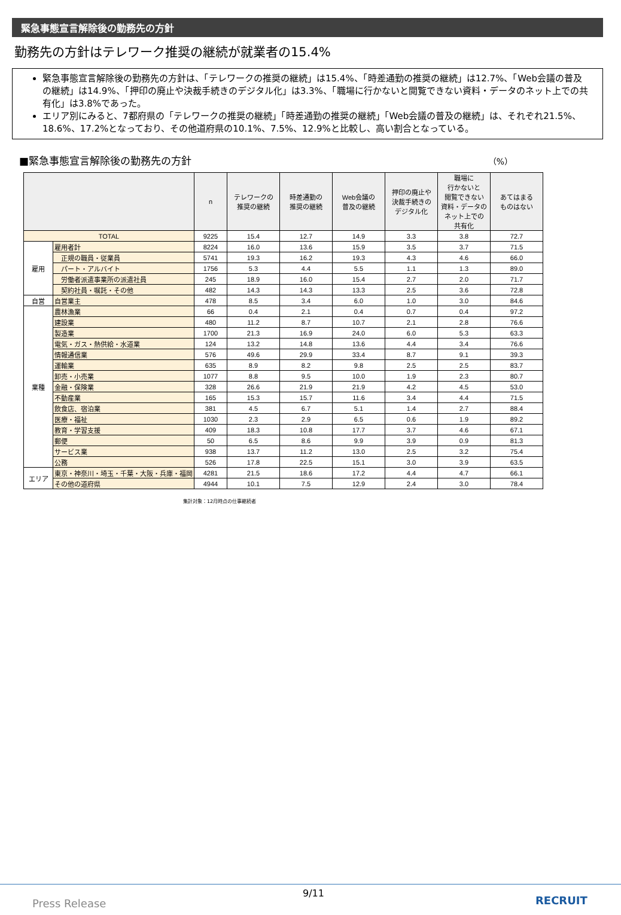緊急事態宣言解除後の勤務先の方針
勤務先の方針はテレワーク推奨の継続が就業者の15.4%
緊急事態宣言解除後の勤務先の方針は、「テレワークの推奨の継続」は15.4%、「時差通勤の推奨の継続」は12.7%、「Web会議の普及の継続」は14.9%、「押印の廃止や決裁手続きのデジタル化」は3.3%、「職場に行かないと閲覧できない資料・データのネット上での共有化」は3.8%であった。
エリア別にみると、7都府県の「テレワークの推奨の継続」「時差通勤の推奨の継続」「Web会議の普及の継続」は、それぞれ21.5%、18.6%、17.2%となっており、その他道府県の10.1%、7.5%、12.9%と比較し、高い割合となっている。
■緊急事態宣言解除後の勤務先の方針 （%）
| | | n | テレワークの 推奨の継続 | 時差通勤の 推奨の継続 | Web会議の 普及の継続 | 押印の廃止や 決裁手続きの デジタル化 | 職場に 行かないと 閲覧できない 資料・データの ネット上での 共有化 | あてはまる ものはない |
| --- | --- | --- | --- | --- | --- | --- | --- | --- |
| TOTAL | | 9225 | 15.4 | 12.7 | 14.9 | 3.3 | 3.8 | 72.7 |
| 雇用 | 雇用者計 | 8224 | 16.0 | 13.6 | 15.9 | 3.5 | 3.7 | 71.5 |
| | 正規の職員・従業員 | 5741 | 19.3 | 16.2 | 19.3 | 4.3 | 4.6 | 66.0 |
| | パート・アルバイト | 1756 | 5.3 | 4.4 | 5.5 | 1.1 | 1.3 | 89.0 |
| | 労働者派遣事業所の派遣社員 | 245 | 18.9 | 16.0 | 15.4 | 2.7 | 2.0 | 71.7 |
| | 契約社員・嘱託・その他 | 482 | 14.3 | 14.3 | 13.3 | 2.5 | 3.6 | 72.8 |
| 自営 | 自営業主 | 478 | 8.5 | 3.4 | 6.0 | 1.0 | 3.0 | 84.6 |
| 業種 | 農林漁業 | 66 | 0.4 | 2.1 | 0.4 | 0.7 | 0.4 | 97.2 |
| | 建設業 | 480 | 11.2 | 8.7 | 10.7 | 2.1 | 2.8 | 76.6 |
| | 製造業 | 1700 | 21.3 | 16.9 | 24.0 | 6.0 | 5.3 | 63.3 |
| | 電気・ガス・熱供給・水道業 | 124 | 13.2 | 14.8 | 13.6 | 4.4 | 3.4 | 76.6 |
| | 情報通信業 | 576 | 49.6 | 29.9 | 33.4 | 8.7 | 9.1 | 39.3 |
| | 運輸業 | 635 | 8.9 | 8.2 | 9.8 | 2.5 | 2.5 | 83.7 |
| | 卸売・小売業 | 1077 | 8.8 | 9.5 | 10.0 | 1.9 | 2.3 | 80.7 |
| | 金融・保険業 | 328 | 26.6 | 21.9 | 21.9 | 4.2 | 4.5 | 53.0 |
| | 不動産業 | 165 | 15.3 | 15.7 | 11.6 | 3.4 | 4.4 | 71.5 |
| | 飲食店、宿泊業 | 381 | 4.5 | 6.7 | 5.1 | 1.4 | 2.7 | 88.4 |
| | 医療・福祉 | 1030 | 2.3 | 2.9 | 6.5 | 0.6 | 1.9 | 89.2 |
| | 教育・学習支援 | 409 | 18.3 | 10.8 | 17.7 | 3.7 | 4.6 | 67.1 |
| | 郵便 | 50 | 6.5 | 8.6 | 9.9 | 3.9 | 0.9 | 81.3 |
| | サービス業 | 938 | 13.7 | 11.2 | 13.0 | 2.5 | 3.2 | 75.4 |
| | 公務 | 526 | 17.8 | 22.5 | 15.1 | 3.0 | 3.9 | 63.5 |
| エリア | 東京・神奈川・埼玉・千葉・大阪・兵庫・福岡 | 4281 | 21.5 | 18.6 | 17.2 | 4.4 | 4.7 | 66.1 |
| | その他の道府県 | 4944 | 10.1 | 7.5 | 12.9 | 2.4 | 3.0 | 78.4 |
集計対象：12月時点の仕事継続者
9/11
Press Release RECRUIT